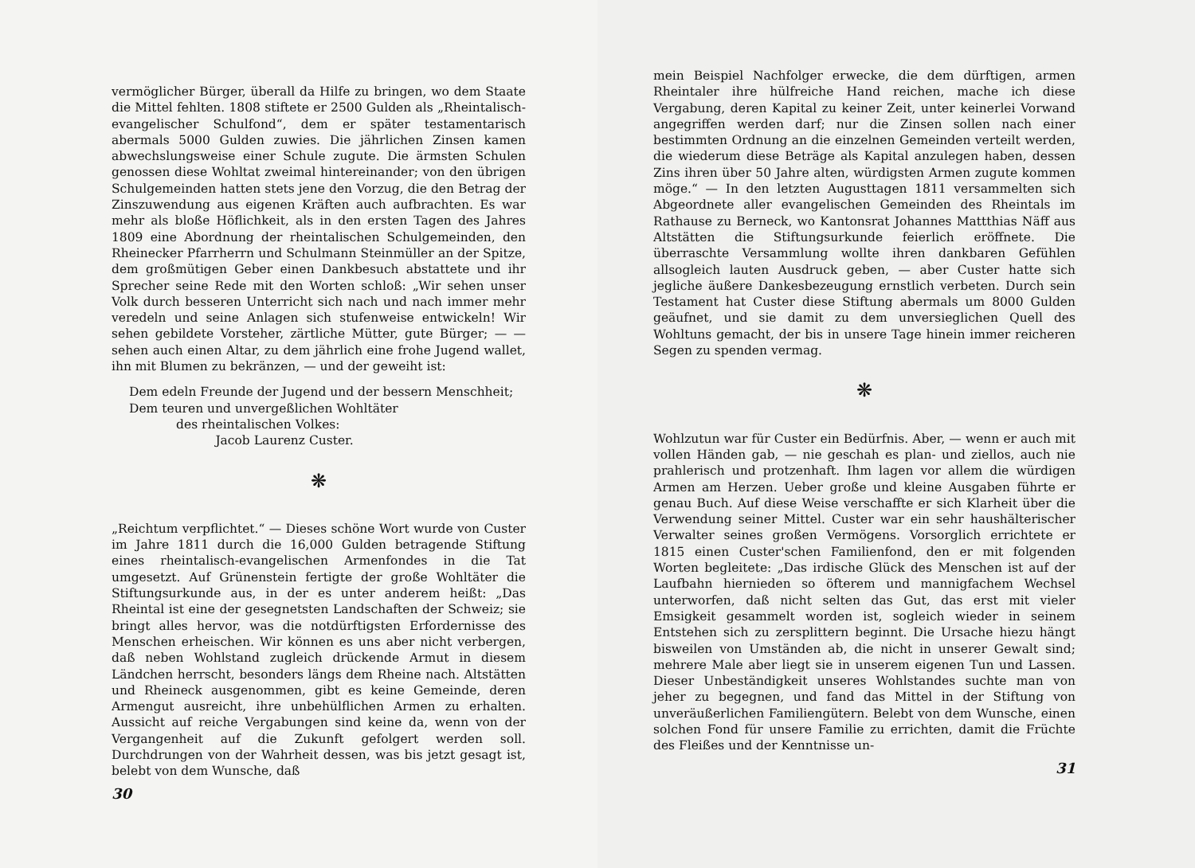vermöglicher Bürger, überall da Hilfe zu bringen, wo dem Staate die Mittel fehlten. 1808 stiftete er 2500 Gulden als „Rheintalisch-evangelischer Schulfond“, dem er später testamentarisch abermals 5000 Gulden zuwies. Die jährlichen Zinsen kamen abwechslungsweise einer Schule zugute. Die ärmsten Schulen genossen diese Wohltat zweimal hintereinander; von den übrigen Schulgemeinden hatten stets jene den Vorzug, die den Betrag der Zinszuwendung aus eigenen Kräften auch aufbrachten. Es war mehr als bloße Höflichkeit, als in den ersten Tagen des Jahres 1809 eine Abordnung der rheintalischen Schulgemeinden, den Rheinecker Pfarrherrn und Schulmann Steinmüller an der Spitze, dem großmütigen Geber einen Dankbesuch abstattete und ihr Sprecher seine Rede mit den Worten schloß: „Wir sehen unser Volk durch besseren Unterricht sich nach und nach immer mehr veredeln und seine Anlagen sich stufenweise entwickeln! Wir sehen gebildete Vorsteher, zärtliche Mütter, gute Bürger; — — sehen auch einen Altar, zu dem jährlich eine frohe Jugend wallet, ihn mit Blumen zu bekränzen, — und der geweiht ist:
Dem edeln Freunde der Jugend und der bessern Menschheit;
Dem teuren und unvergeßlichen Wohltäter
des rheintalischen Volkes:
Jacob Laurenz Custer.
❋
„Reichtum verpflichtet.“ — Dieses schöne Wort wurde von Custer im Jahre 1811 durch die 16,000 Gulden betragende Stiftung eines rheintalisch-evangelischen Armenfondes in die Tat umgesetzt. Auf Grünenstein fertigte der große Wohltäter die Stiftungsurkunde aus, in der es unter anderem heißt: „Das Rheintal ist eine der gesegnetsten Landschaften der Schweiz; sie bringt alles hervor, was die notdürftigsten Erfordernisse des Menschen erheischen. Wir können es uns aber nicht verbergen, daß neben Wohlstand zugleich drückende Armut in diesem Ländchen herrscht, besonders längs dem Rheine nach. Altstätten und Rheineck ausgenommen, gibt es keine Gemeinde, deren Armengut ausreicht, ihre unbehülflichen Armen zu erhalten. Aussicht auf reiche Vergabungen sind keine da, wenn von der Vergangenheit auf die Zukunft gefolgert werden soll. Durchdrungen von der Wahrheit dessen, was bis jetzt gesagt ist, belebt von dem Wunsche, daß
30
mein Beispiel Nachfolger erwecke, die dem dürftigen, armen Rheintaler ihre hülfreiche Hand reichen, mache ich diese Vergabung, deren Kapital zu keiner Zeit, unter keinerlei Vorwand angegriffen werden darf; nur die Zinsen sollen nach einer bestimmten Ordnung an die einzelnen Gemeinden verteilt werden, die wiederum diese Beträge als Kapital anzulegen haben, dessen Zins ihren über 50 Jahre alten, würdigsten Armen zugute kommen möge.“ — In den letzten Augusttagen 1811 versammelten sich Abgeordnete aller evangelischen Gemeinden des Rheintals im Rathause zu Berneck, wo Kantonsrat Johannes Mattthias Näff aus Altstätten die Stiftungsurkunde feierlich eröffnete. Die überraschte Versammlung wollte ihren dankbaren Gefühlen allsogleich lauten Ausdruck geben, — aber Custer hatte sich jegliche äußere Dankesbezeugung ernstlich verbeten. Durch sein Testament hat Custer diese Stiftung abermals um 8000 Gulden geäufnet, und sie damit zu dem unversieglichen Quell des Wohltuns gemacht, der bis in unsere Tage hinein immer reicheren Segen zu spenden vermag.
❋
Wohlzutun war für Custer ein Bedürfnis. Aber, — wenn er auch mit vollen Händen gab, — nie geschah es plan- und ziellos, auch nie prahlerisch und protzenhaft. Ihm lagen vor allem die würdigen Armen am Herzen. Ueber große und kleine Ausgaben führte er genau Buch. Auf diese Weise verschaffte er sich Klarheit über die Verwendung seiner Mittel. Custer war ein sehr haushälterischer Verwalter seines großen Vermögens. Vorsorglich errichtete er 1815 einen Custer'schen Familienfond, den er mit folgenden Worten begleitete: „Das irdische Glück des Menschen ist auf der Laufbahn hiernieden so öfterem und mannigfachem Wechsel unterworfen, daß nicht selten das Gut, das erst mit vieler Emsigkeit gesammelt worden ist, sogleich wieder in seinem Entstehen sich zu zersplittern beginnt. Die Ursache hiezu hängt bisweilen von Umständen ab, die nicht in unserer Gewalt sind; mehrere Male aber liegt sie in unserem eigenen Tun und Lassen. Dieser Unbeständigkeit unseres Wohlstandes suchte man von jeher zu begegnen, und fand das Mittel in der Stiftung von unveräußerlichen Familiengütern. Belebt von dem Wunsche, einen solchen Fond für unsere Familie zu errichten, damit die Früchte des Fleißes und der Kenntnisse un-
31